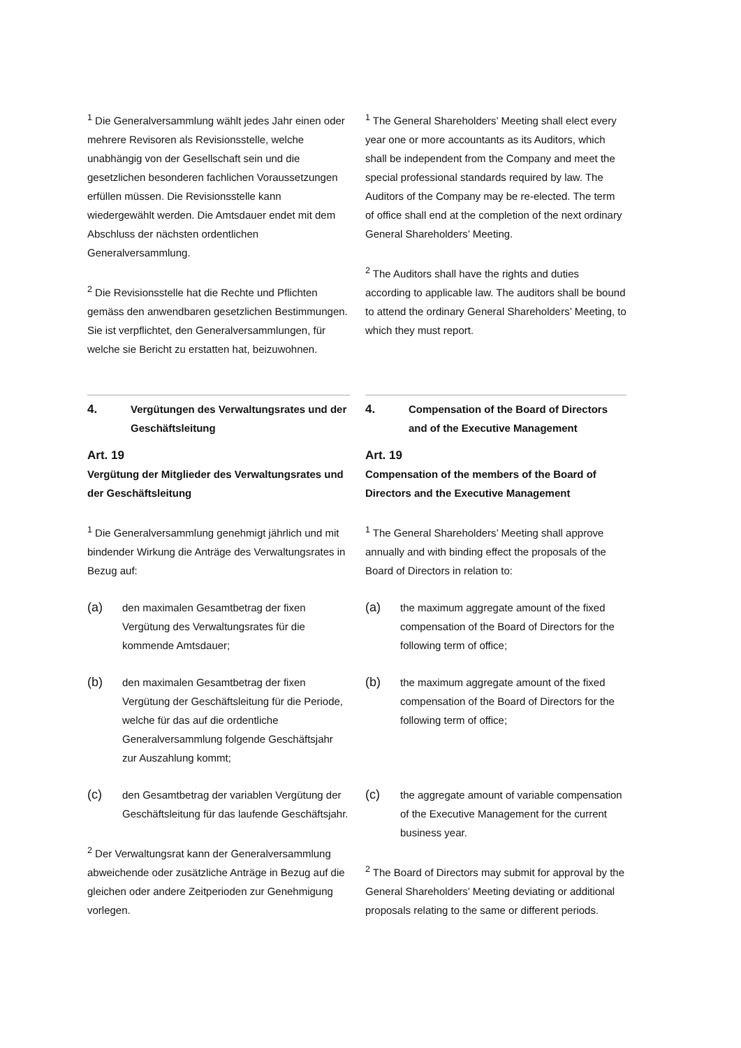<sup>1</sup> Die Generalversammlung wählt jedes Jahr einen oder mehrere Revisoren als Revisionsstelle, welche unabhängig von der Gesellschaft sein und die gesetzlichen besonderen fachlichen Voraussetzungen erfüllen müssen. Die Revisionsstelle kann wiedergewählt werden. Die Amtsdauer endet mit dem Abschluss der nächsten ordentlichen Generalversammlung.
<sup>2</sup> Die Revisionsstelle hat die Rechte und Pflichten gemäss den anwendbaren gesetzlichen Bestimmungen. Sie ist verpflichtet, den Generalversammlungen, für welche sie Bericht zu erstatten hat, beizuwohnen.
<sup>1</sup> The General Shareholders’ Meeting shall elect every year one or more accountants as its Auditors, which shall be independent from the Company and meet the special professional standards required by law. The Auditors of the Company may be re-elected. The term of office shall end at the completion of the next ordinary General Shareholders’ Meeting.
<sup>2</sup> The Auditors shall have the rights and duties according to applicable law. The auditors shall be bound to attend the ordinary General Shareholders’ Meeting, to which they must report.
4. Vergütungen des Verwaltungsrates und der Geschäftsleitung
Art. 19
Vergütung der Mitglieder des Verwaltungsrates und der Geschäftsleitung
<sup>1</sup> Die Generalversammlung genehmigt jährlich und mit bindender Wirkung die Anträge des Verwaltungsrates in Bezug auf:
(a) den maximalen Gesamtbetrag der fixen Vergütung des Verwaltungsrates für die kommende Amtsdauer;
(b) den maximalen Gesamtbetrag der fixen Vergütung der Geschäftsleitung für die Periode, welche für das auf die ordentliche Generalversammlung folgende Geschäftsjahr zur Auszahlung kommt;
(c) den Gesamtbetrag der variablen Vergütung der Geschäftsleitung für das laufende Geschäftsjahr.
<sup>2</sup> Der Verwaltungsrat kann der Generalversammlung abweichende oder zusätzliche Anträge in Bezug auf die gleichen oder andere Zeitperioden zur Genehmigung vorlegen.
4. Compensation of the Board of Directors and of the Executive Management
Art. 19
Compensation of the members of the Board of Directors and the Executive Management
<sup>1</sup> The General Shareholders’ Meeting shall approve annually and with binding effect the proposals of the Board of Directors in relation to:
(a) the maximum aggregate amount of the fixed compensation of the Board of Directors for the following term of office;
(b) the maximum aggregate amount of the fixed compensation of the Board of Directors for the following term of office;
(c) the aggregate amount of variable compensation of the Executive Management for the current business year.
<sup>2</sup> The Board of Directors may submit for approval by the General Shareholders’ Meeting deviating or additional proposals relating to the same or different periods.